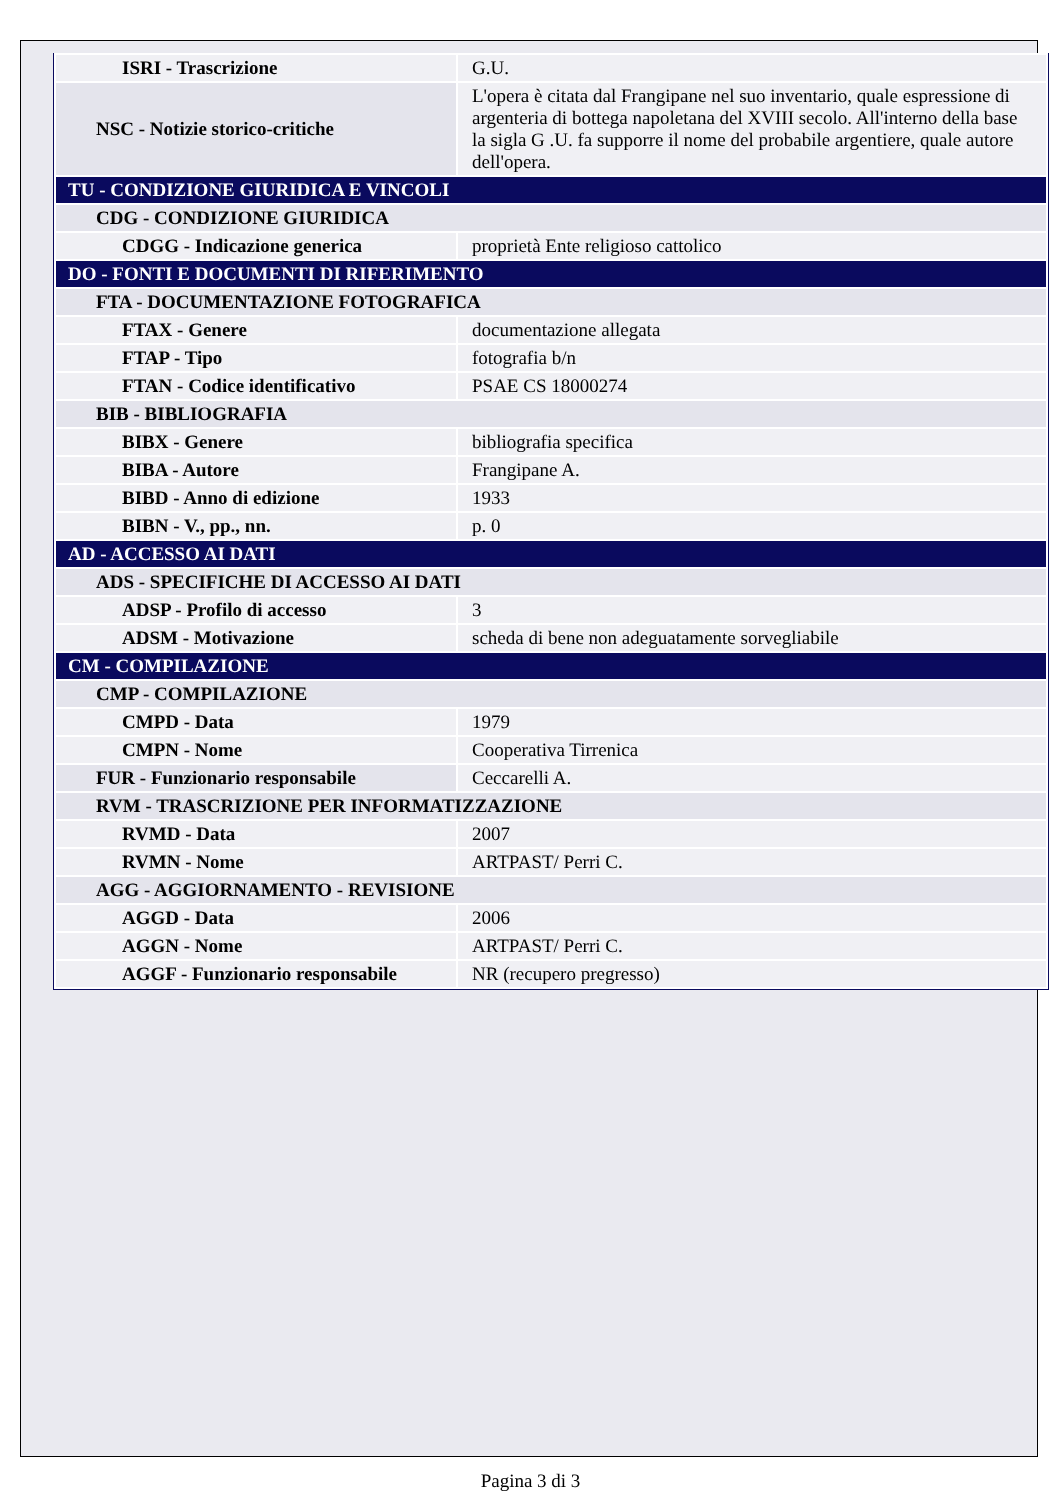| ISRI - Trascrizione | G.U. |
| NSC - Notizie storico-critiche | L'opera è citata dal Frangipane nel suo inventario, quale espressione di argenteria di bottega napoletana del XVIII secolo. All'interno della base la sigla G .U. fa supporre il nome del probabile argentiere, quale autore dell'opera. |
| TU - CONDIZIONE GIURIDICA E VINCOLI | |
| CDG - CONDIZIONE GIURIDICA | |
| CDGG - Indicazione generica | proprietà Ente religioso cattolico |
| DO - FONTI E DOCUMENTI DI RIFERIMENTO | |
| FTA - DOCUMENTAZIONE FOTOGRAFICA | |
| FTAX - Genere | documentazione allegata |
| FTAP - Tipo | fotografia b/n |
| FTAN - Codice identificativo | PSAE CS 18000274 |
| BIB - BIBLIOGRAFIA | |
| BIBX - Genere | bibliografia specifica |
| BIBA - Autore | Frangipane A. |
| BIBD - Anno di edizione | 1933 |
| BIBN - V., pp., nn. | p. 0 |
| AD - ACCESSO AI DATI | |
| ADS - SPECIFICHE DI ACCESSO AI DATI | |
| ADSP - Profilo di accesso | 3 |
| ADSM - Motivazione | scheda di bene non adeguatamente sorvegliabile |
| CM - COMPILAZIONE | |
| CMP - COMPILAZIONE | |
| CMPD - Data | 1979 |
| CMPN - Nome | Cooperativa Tirrenica |
| FUR - Funzionario responsabile | Ceccarelli A. |
| RVM - TRASCRIZIONE PER INFORMATIZZAZIONE | |
| RVMD - Data | 2007 |
| RVMN - Nome | ARTPAST/ Perri C. |
| AGG - AGGIORNAMENTO - REVISIONE | |
| AGGD - Data | 2006 |
| AGGN - Nome | ARTPAST/ Perri C. |
| AGGF - Funzionario responsabile | NR (recupero pregresso) |
Pagina 3 di 3